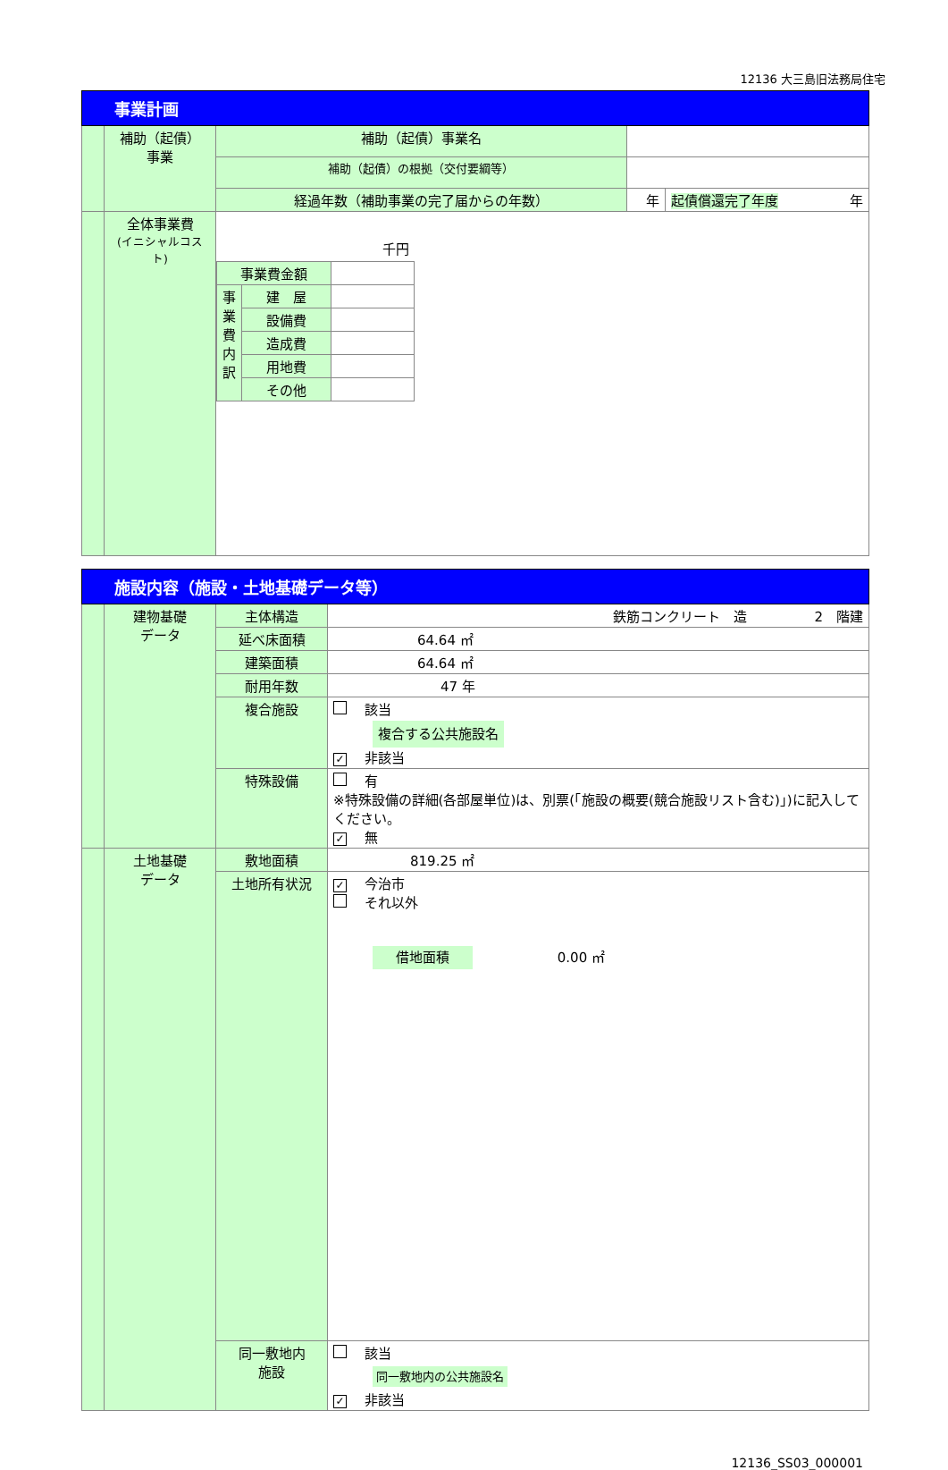12136 大三島旧法務局住宅
| 事業計画 | | | | |
| | 補助（起債） 事業 | 補助（起債）事業名 | | |
| | | 補助（起債）の根拠（交付要綱等） | | |
| | | 経過年数（補助事業の完了届からの年数） | 年 | 起債償還完了年度 年 |
| | 全体事業費 (イニシャルコスト) | 千円 / 事業費金額 / / / / 事業費内訳 / 建 屋 / / / / 設備費 / / / / 造成費 / / / / 用地費 / / / / その他 / / | | |
| 施設内容（施設・土地基礎データ等） | | | |
| | 建物基礎 データ | 主体構造 | 鉄筋コンクリート 造 2 階建 |
| | | 延べ床面積 | 64.64 ㎡ |
| | | 建築面積 | 64.64 ㎡ |
| | | 耐用年数 | 47 年 |
| | | 複合施設 | 該当 複合する公共施設名 ✓ 非該当 |
| | | 特殊設備 | 有 ※特殊設備の詳細(各部屋単位)は、別票(「施設の概要(競合施設リスト含む)」)に記入してください。 ✓ 無 |
| | 土地基礎 データ | 敷地面積 | 819.25 ㎡ |
| | | 土地所有状況 | ✓ 今治市 それ以外 借地面積 0.00 ㎡ |
| | | 同一敷地内 施設 | 該当 同一敷地内の公共施設名 ✓ 非該当 |
12136_SS03_000001